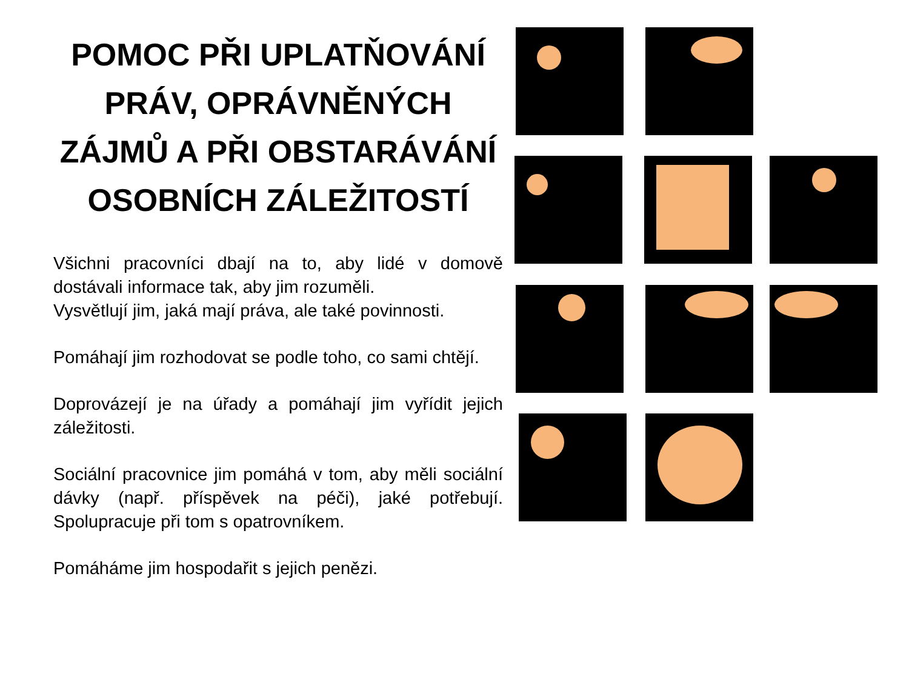POMOC PŘI UPLATŇOVÁNÍ PRÁV, OPRÁVNĚNÝCH ZÁJMŮ A PŘI OBSTARÁVÁNÍ OSOBNÍCH ZÁLEŽITOSTÍ
Všichni pracovníci dbají na to, aby lidé v domově dostávali informace tak, aby jim rozuměli.
Vysvětlují jim, jaká mají práva, ale také povinnosti.
Pomáhají jim rozhodovat se podle toho, co sami chtějí.
Doprovázejí je na úřady a pomáhají jim vyřídit jejich záležitosti.
Sociální pracovnice jim pomáhá v tom, aby měli sociální dávky (např. příspěvek na péči), jaké potřebují. Spolupracuje při tom s opatrovníkem.
Pomáháme jim hospodařit s jejich penězi.